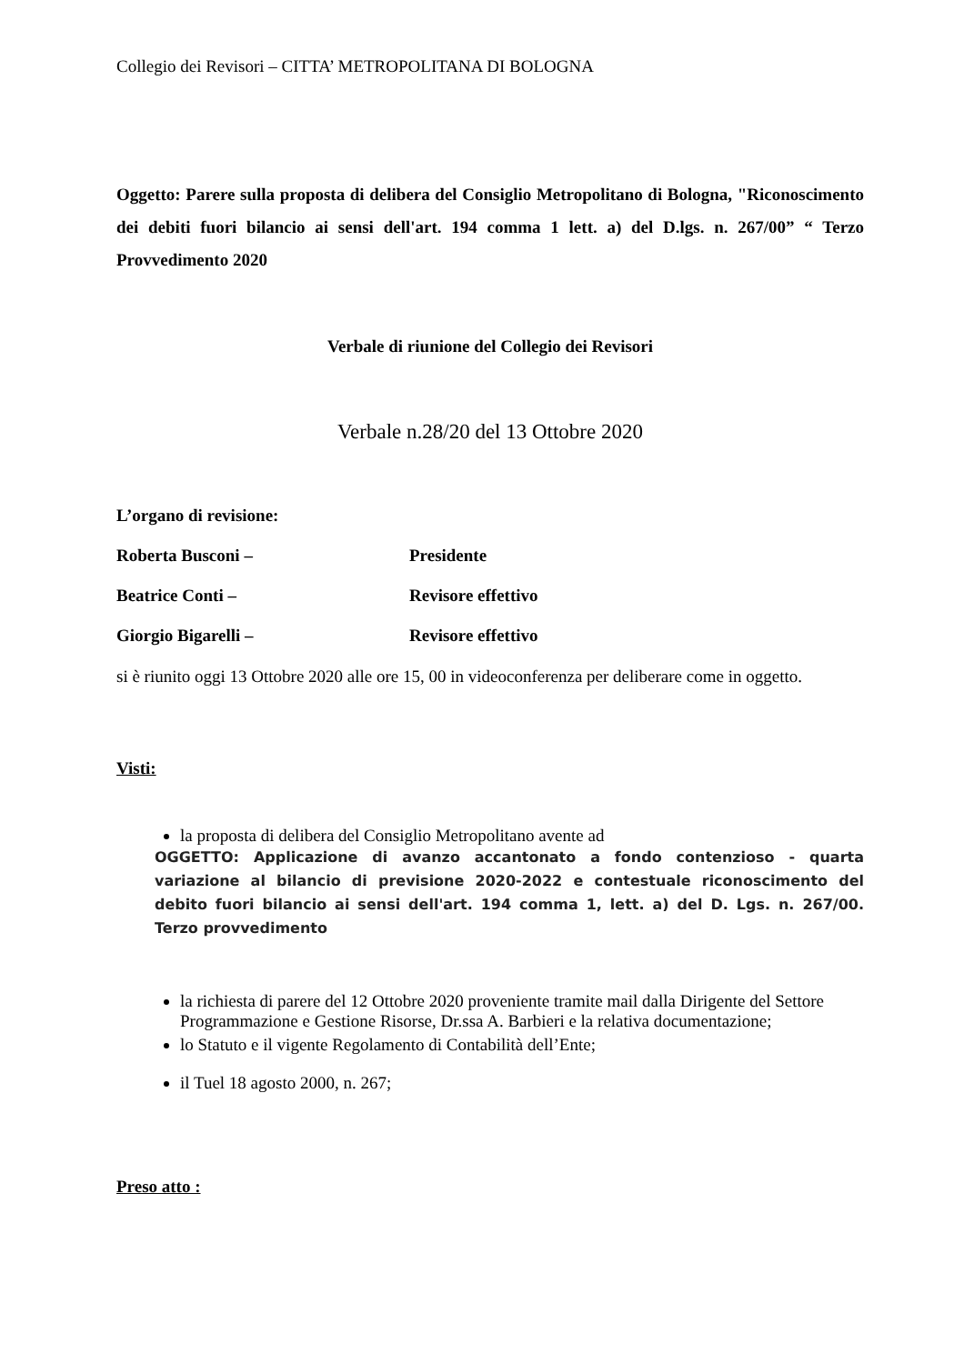Collegio dei Revisori – CITTA’ METROPOLITANA DI BOLOGNA
Oggetto: Parere sulla proposta di delibera del Consiglio Metropolitano di Bologna, "Riconoscimento dei debiti fuori bilancio ai sensi dell'art. 194 comma 1 lett. a) del D.lgs. n. 267/00” “ Terzo Provvedimento 2020
Verbale di riunione del Collegio dei Revisori
Verbale n.28/20 del 13 Ottobre 2020
L’organo di revisione:
Roberta Busconi – Presidente
Beatrice Conti – Revisore effettivo
Giorgio Bigarelli – Revisore effettivo
si è riunito oggi 13 Ottobre 2020 alle ore 15, 00 in videoconferenza per deliberare come in oggetto.
Visti:
la proposta di delibera del Consiglio Metropolitano avente ad
OGGETTO: Applicazione di avanzo accantonato a fondo contenzioso - quarta variazione al bilancio di previsione 2020-2022 e contestuale riconoscimento del debito fuori bilancio ai sensi dell'art. 194 comma 1, lett. a) del D. Lgs. n. 267/00. Terzo provvedimento
la richiesta di parere del 12 Ottobre 2020 proveniente tramite mail dalla Dirigente del Settore Programmazione e Gestione Risorse, Dr.ssa A. Barbieri e la relativa documentazione;
lo Statuto e il vigente Regolamento di Contabilità dell’Ente;
il Tuel 18 agosto 2000, n. 267;
Preso atto :